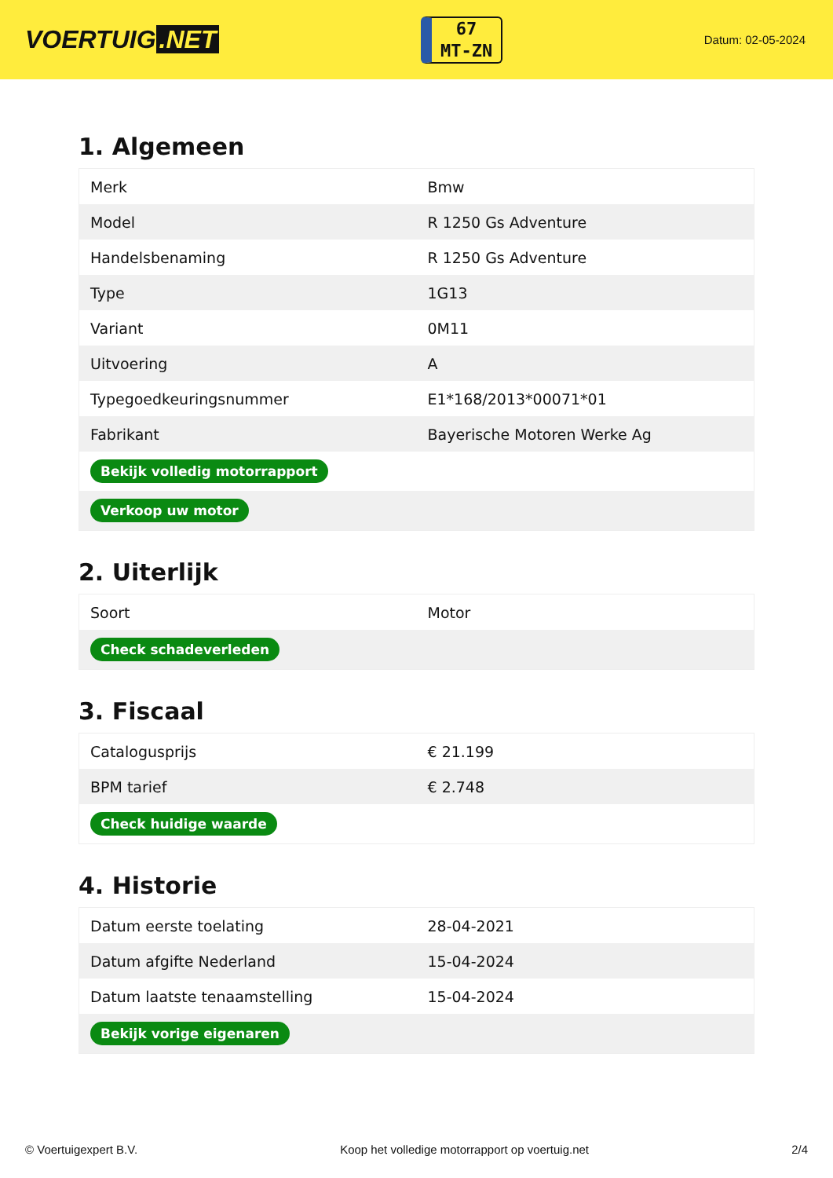VOERTUIG.NET
67
MT-ZN
Datum: 02-05-2024
1. Algemeen
| Merk | Bmw |
| Model | R 1250 Gs Adventure |
| Handelsbenaming | R 1250 Gs Adventure |
| Type | 1G13 |
| Variant | 0M11 |
| Uitvoering | A |
| Typegoedkeuringsnummer | E1*168/2013*00071*01 |
| Fabrikant | Bayerische Motoren Werke Ag |
| Bekijk volledig motorrapport | |
| Verkoop uw motor | |
2. Uiterlijk
| Soort | Motor |
| Check schadeverleden | |
3. Fiscaal
| Catalogusprijs | € 21.199 |
| BPM tarief | € 2.748 |
| Check huidige waarde | |
4. Historie
| Datum eerste toelating | 28-04-2021 |
| Datum afgifte Nederland | 15-04-2024 |
| Datum laatste tenaamstelling | 15-04-2024 |
| Bekijk vorige eigenaren | |
© Voertuigexpert B.V. Koop het volledige motorrapport op voertuig.net 2/4